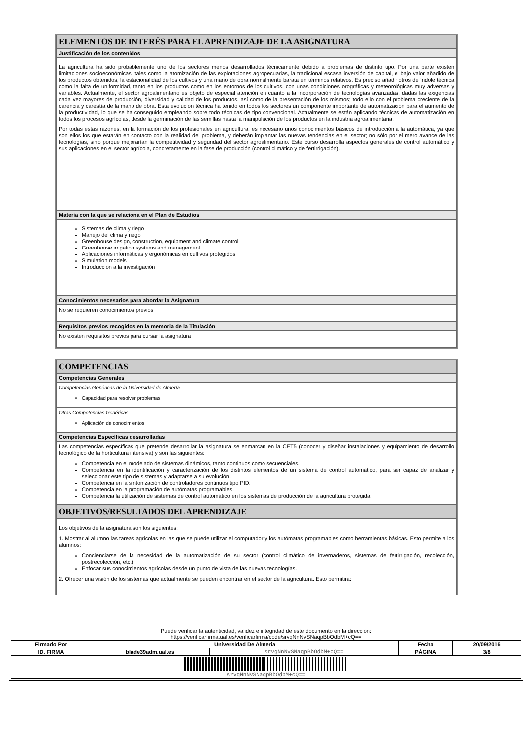ELEMENTOS DE INTERÉS PARA EL APRENDIZAJE DE LA ASIGNATURA
Justificación de los contenidos
La agricultura ha sido probablemente uno de los sectores menos desarrollados técnicamente debido a problemas de distinto tipo. Por una parte existen limitaciones socioeconómicas, tales como la atomización de las explotaciones agropecuarias, la tradicional escasa inversión de capital, el bajo valor añadido de los productos obtenidos, la estacionalidad de los cultivos y una mano de obra normalmente barata en términos relativos. Es preciso añadir otros de índole técnica como la falta de uniformidad, tanto en los productos como en los entornos de los cultivos, con unas condiciones orográficas y meteorológicas muy adversas y variables. Actualmente, el sector agroalimentario es objeto de especial atención en cuanto a la incorporación de tecnologías avanzadas, dadas las exigencias cada vez mayores de producción, diversidad y calidad de los productos, así como de la presentación de los mismos; todo ello con el problema creciente de la carencia y carestía de la mano de obra. Esta evolución técnica ha tenido en todos los sectores un componente importante de automatización para el aumento de la productividad, lo que se ha conseguido empleando sobre todo técnicas de tipo convencional. Actualmente se están aplicando técnicas de automatización en todos los procesos agrícolas, desde la germinación de las semillas hasta la manipulación de los productos en la industria agroalimentaria.
Por todas estas razones, en la formación de los profesionales en agricultura, es necesario unos conocimientos básicos de introducción a la automática, ya que son ellos los que estarán en contacto con la realidad del problema, y deberán implantar las nuevas tendencias en el sector; no sólo por el mero avance de las tecnologías, sino porque mejorarían la competitividad y seguridad del sector agroalimentario. Este curso desarrolla aspectos generales de control automático y sus aplicaciones en el sector agrícola, concretamente en la fase de producción (control climático y de fertirrigación).
Materia con la que se relaciona en el Plan de Estudios
Sistemas de clima y riego
Manejo del clima y riego
Greenhouse design, construction, equipment and climate control
Greenhouse irrigation systems and management
Aplicaciones informáticas y ergonómicas en cultivos protegidos
Simulation models
Introducción a la investigación
Conocimientos necesarios para abordar la Asignatura
No se requieren conocimientos previos
Requisitos previos recogidos en la memoria de la Titulación
No existen requisitos previos para cursar la asignatura
COMPETENCIAS
Competencias Generales
Competencias Genéricas de la Universidad de Almería
Capacidad para resolver problemas
Otras Competencias Genéricas
Aplicación de conocimientos
Competencias Específicas desarrolladas
Las competencias específicas que pretende desarrollar la asignatura se enmarcan en la CET5 (conocer y diseñar instalaciones y equipamiento de desarrollo tecnológico de la horticultura intensiva) y son las siguientes:
Competencia en el modelado de sistemas dinámicos, tanto continuos como secuenciales.
Competencia en la identificación y caracterización de los distintos elementos de un sistema de control automático, para ser capaz de analizar y seleccionar este tipo de sistemas y adaptarse a su evolución.
Competencia en la sintonización de controladores continuos tipo PID.
Competencia en la programación de autómatas programables.
Competencia la utilización de sistemas de control automático en los sistemas de producción de la agricultura protegida
OBJETIVOS/RESULTADOS DEL APRENDIZAJE
Los objetivos de la asignatura son los siguientes:
1. Mostrar al alumno las tareas agrícolas en las que se puede utilizar el computador y los autómatas programables como herramientas básicas. Esto permite a los alumnos:
Concienciarse de la necesidad de la automatización de su sector (control climático de invernaderos, sistemas de fertirrigación, recolección, postrecolección, etc.)
Enfocar sus conocimientos agrícolas desde un punto de vista de las nuevas tecnologías.
2. Ofrecer una visión de los sistemas que actualmente se pueden encontrar en el sector de la agricultura. Esto permitirá:
| Puede verificar la autenticidad, validez e integridad de este documento en la dirección: https://verificarfirma.ual.es/verificarfirma/code/srvqNnNvSNaqpBbOdbM+cQ== | | | | |
| Firmado Por | Universidad De Almeria | | Fecha | 20/09/2016 |
| ID. FIRMA | blade39adm.ual.es | srvqNnNvSNaqpBbOdbM+cQ== | PÁGINA | 3/8 |
| srvqNnNvSNaqpBbOdbM+cQ== | | | | |